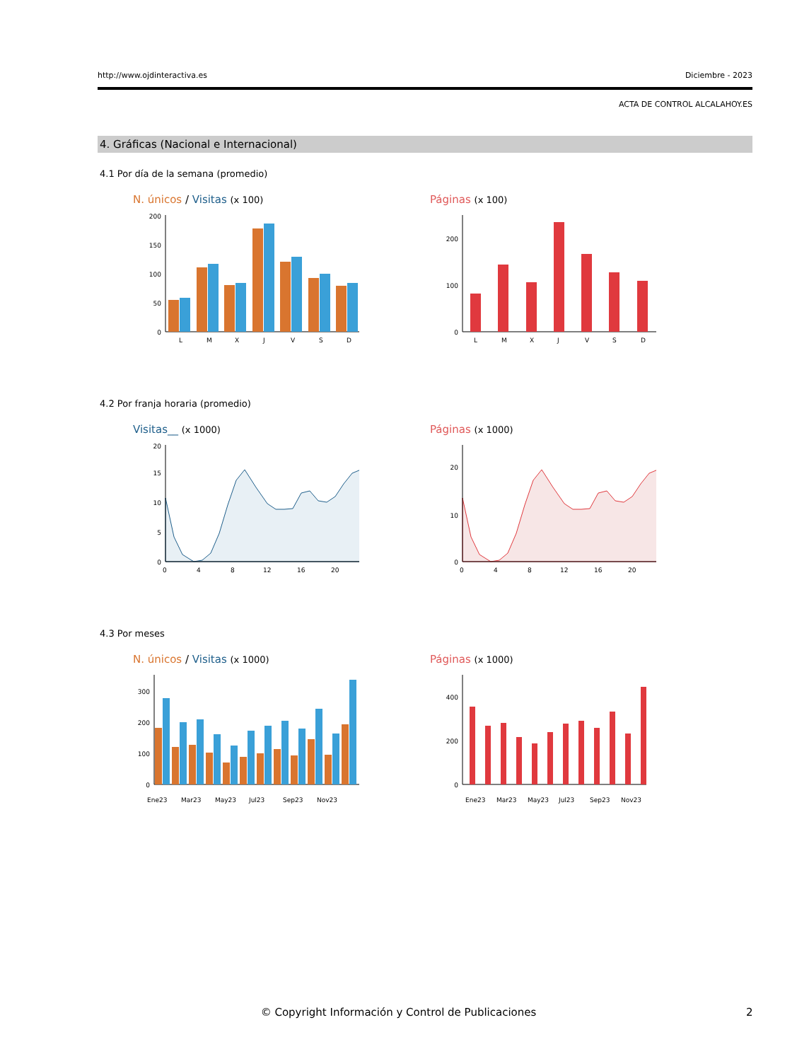http://www.ojdinteractiva.es Diciembre - 2023
ACTA DE CONTROL ALCALAHOY.ES
4. Gráficas (Nacional e Internacional)
4.1 Por día de la semana (promedio)
N. únicos / Visitas (x 100)
0
50
100
150
200
L
M
X
J
V
S
D
Páginas (x 100)
0
100
200
L
M
X
J
V
S
D
4.2 Por franja horaria (promedio)
Visitas__ (x 1000)
0
5
10
15
20
0
4
8
12
16
20
Páginas (x 1000)
0
10
20
0
4
8
12
16
20
4.3 Por meses
N. únicos / Visitas (x 1000)
0
100
200
300
Ene23
Mar23
May23
Jul23
Sep23
Nov23
Páginas (x 1000)
0
200
400
Ene23
Mar23
May23
Jul23
Sep23
Nov23
© Copyright Información y Control de Publicaciones 2